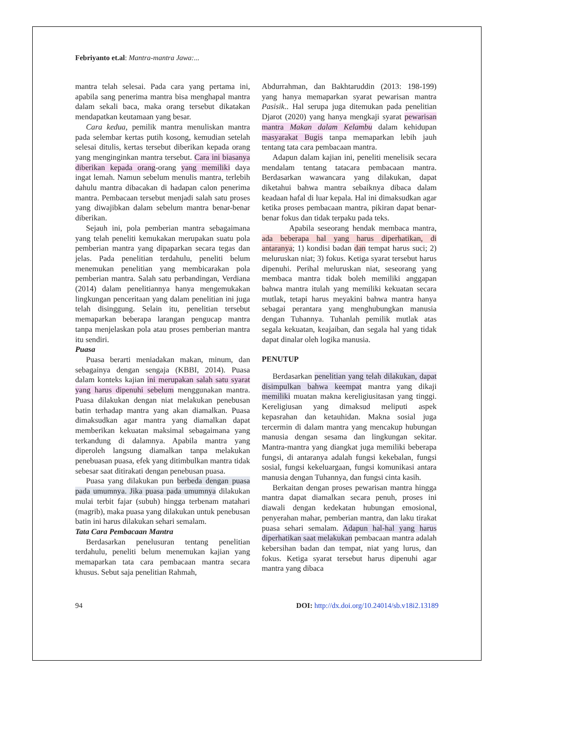Febriyanto et.al: Mantra-mantra Jawa:...
mantra telah selesai. Pada cara yang pertama ini, apabila sang penerima mantra bisa menghapal mantra dalam sekali baca, maka orang tersebut dikatakan mendapatkan keutamaan yang besar.
Cara kedua, pemilik mantra menuliskan mantra pada selembar kertas putih kosong, kemudian setelah selesai ditulis, kertas tersebut diberikan kepada orang yang menginginkan mantra tersebut. Cara ini biasanya diberikan kepada orang-orang yang memiliki daya ingat lemah. Namun sebelum menulis mantra, terlebih dahulu mantra dibacakan di hadapan calon penerima mantra. Pembacaan tersebut menjadi salah satu proses yang diwajibkan dalam sebelum mantra benar-benar diberikan.
Sejauh ini, pola pemberian mantra sebagaimana yang telah peneliti kemukakan merupakan suatu pola pemberian mantra yang dipaparkan secara tegas dan jelas. Pada penelitian terdahulu, peneliti belum menemukan penelitian yang membicarakan pola pemberian mantra. Salah satu perbandingan, Verdiana (2014) dalam penelitiannya hanya mengemukakan lingkungan penceritaan yang dalam penelitian ini juga telah disinggung. Selain itu, penelitian tersebut memaparkan beberapa larangan pengucap mantra tanpa menjelaskan pola atau proses pemberian mantra itu sendiri.
Puasa
Puasa berarti meniadakan makan, minum, dan sebagainya dengan sengaja (KBBI, 2014). Puasa dalam konteks kajian ini merupakan salah satu syarat yang harus dipenuhi sebelum menggunakan mantra. Puasa dilakukan dengan niat melakukan penebusan batin terhadap mantra yang akan diamalkan. Puasa dimaksudkan agar mantra yang diamalkan dapat memberikan kekuatan maksimal sebagaimana yang terkandung di dalamnya. Apabila mantra yang diperoleh langsung diamalkan tanpa melakukan penebuasan puasa, efek yang ditimbulkan mantra tidak sebesar saat ditirakati dengan penebusan puasa.
Puasa yang dilakukan pun berbeda dengan puasa pada umumnya. Jika puasa pada umumnya dilakukan mulai terbit fajar (subuh) hingga terbenam matahari (magrib), maka puasa yang dilakukan untuk penebusan batin ini harus dilakukan sehari semalam.
Tata Cara Pembacaan Mantra
Berdasarkan penelusuran tentang penelitian terdahulu, peneliti belum menemukan kajian yang memaparkan tata cara pembacaan mantra secara khusus. Sebut saja penelitian Rahmah,
Abdurrahman, dan Bakhtaruddin (2013: 198-199) yang hanya memaparkan syarat pewarisan mantra Pasisik.. Hal serupa juga ditemukan pada penelitian Djarot (2020) yang hanya mengkaji syarat pewarisan mantra Makan dalam Kelambu dalam kehidupan masyarakat Bugis tanpa memaparkan lebih jauh tentang tata cara pembacaan mantra.
Adapun dalam kajian ini, peneliti menelisik secara mendalam tentang tatacara pembacaan mantra. Berdasarkan wawancara yang dilakukan, dapat diketahui bahwa mantra sebaiknya dibaca dalam keadaan hafal di luar kepala. Hal ini dimaksudkan agar ketika proses pembacaan mantra, pikiran dapat benar-benar fokus dan tidak terpaku pada teks.
Apabila seseorang hendak membaca mantra, ada beberapa hal yang harus diperhatikan, di antaranya; 1) kondisi badan dan tempat harus suci; 2) meluruskan niat; 3) fokus. Ketiga syarat tersebut harus dipenuhi. Perihal meluruskan niat, seseorang yang membaca mantra tidak boleh memiliki anggapan bahwa mantra itulah yang memiliki kekuatan secara mutlak, tetapi harus meyakini bahwa mantra hanya sebagai perantara yang menghubungkan manusia dengan Tuhannya. Tuhanlah pemilik mutlak atas segala kekuatan, keajaiban, dan segala hal yang tidak dapat dinalar oleh logika manusia.
PENUTUP
Berdasarkan penelitian yang telah dilakukan, dapat disimpulkan bahwa keempat mantra yang dikaji memiliki muatan makna kereligiusitasan yang tinggi. Kereligiusan yang dimaksud meliputi aspek kepasrahan dan ketauhidan. Makna sosial juga tercermin di dalam mantra yang mencakup hubungan manusia dengan sesama dan lingkungan sekitar. Mantra-mantra yang diangkat juga memiliki beberapa fungsi, di antaranya adalah fungsi kekebalan, fungsi sosial, fungsi kekeluargaan, fungsi komunikasi antara manusia dengan Tuhannya, dan fungsi cinta kasih.
Berkaitan dengan proses pewarisan mantra hingga mantra dapat diamalkan secara penuh, proses ini diawali dengan kedekatan hubungan emosional, penyerahan mahar, pemberian mantra, dan laku tirakat puasa sehari semalam. Adapun hal-hal yang harus diperhatikan saat melakukan pembacaan mantra adalah kebersihan badan dan tempat, niat yang lurus, dan fokus. Ketiga syarat tersebut harus dipenuhi agar mantra yang dibaca
94 DOI: http://dx.doi.org/10.24014/sb.v18i2.13189